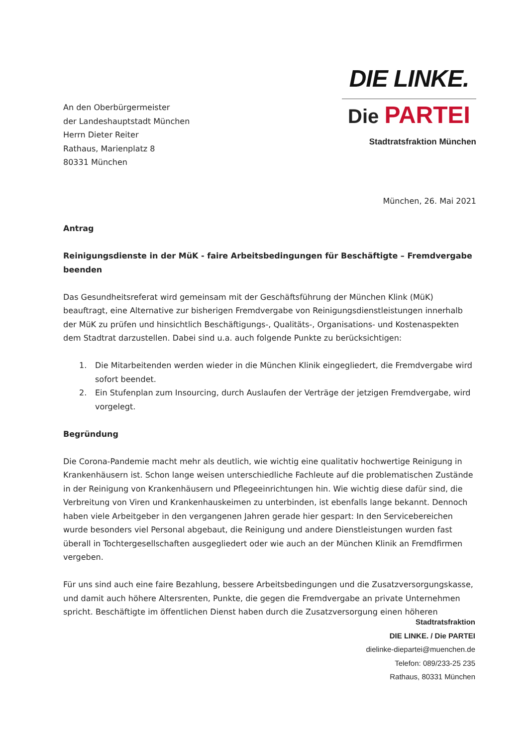An den Oberbürgermeister
der Landeshauptstadt München
Herrn Dieter Reiter
Rathaus, Marienplatz 8
80331 München
DIE LINKE.
Die PARTEI
Stadtratsfraktion München
München, 26. Mai 2021
Antrag
Reinigungsdienste in der MüK - faire Arbeitsbedingungen für Beschäftigte – Fremdvergabe beenden
Das Gesundheitsreferat wird gemeinsam mit der Geschäftsführung der München Klink (MüK) beauftragt, eine Alternative zur bisherigen Fremdvergabe von Reinigungsdienstleistungen innerhalb der MüK zu prüfen und hinsichtlich Beschäftigungs-, Qualitäts-, Organisations- und Kostenaspekten dem Stadtrat darzustellen. Dabei sind u.a. auch folgende Punkte zu berücksichtigen:
1. Die Mitarbeitenden werden wieder in die München Klinik eingegliedert, die Fremdvergabe wird sofort beendet.
2. Ein Stufenplan zum Insourcing, durch Auslaufen der Verträge der jetzigen Fremdvergabe, wird vorgelegt.
Begründung
Die Corona-Pandemie macht mehr als deutlich, wie wichtig eine qualitativ hochwertige Reinigung in Krankenhäusern ist. Schon lange weisen unterschiedliche Fachleute auf die problematischen Zustände in der Reinigung von Krankenhäusern und Pflegeeinrichtungen hin. Wie wichtig diese dafür sind, die Verbreitung von Viren und Krankenhauskeimen zu unterbinden, ist ebenfalls lange bekannt. Dennoch haben viele Arbeitgeber in den vergangenen Jahren gerade hier gespart: In den Servicebereichen wurde besonders viel Personal abgebaut, die Reinigung und andere Dienstleistungen wurden fast überall in Tochtergesellschaften ausgegliedert oder wie auch an der München Klinik an Fremdfirmen vergeben.
Für uns sind auch eine faire Bezahlung, bessere Arbeitsbedingungen und die Zusatzversorgungskasse, und damit auch höhere Altersrenten, Punkte, die gegen die Fremdvergabe an private Unternehmen spricht. Beschäftigte im öffentlichen Dienst haben durch die Zusatzversorgung einen höheren
Stadtratsfraktion
DIE LINKE. / Die PARTEI
dielinke-diepartei@muenchen.de
Telefon: 089/233-25 235
Rathaus, 80331 München